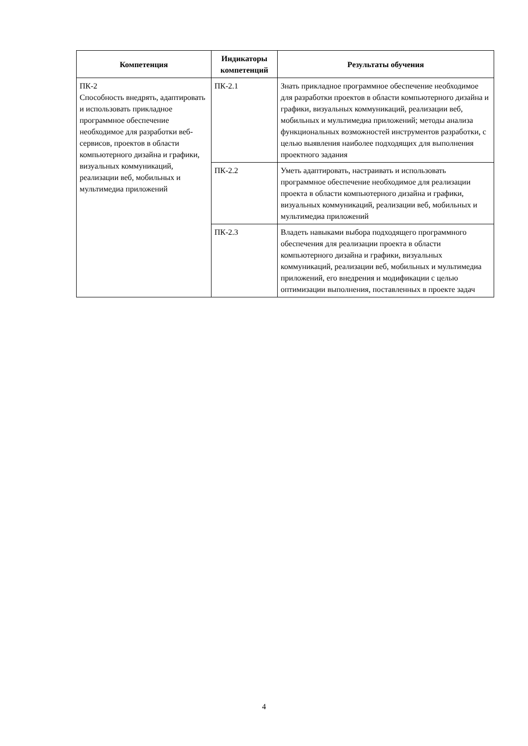| Компетенция | Индикаторы компетенций | Результаты обучения |
| --- | --- | --- |
| ПК-2 Способность внедрять, адаптировать и использовать прикладное программное обеспечение необходимое для разработки веб-сервисов, проектов в области компьютерного дизайна и графики, визуальных коммуникаций, реализации веб, мобильных и мультимедиа приложений | ПК-2.1 | Знать прикладное программное обеспечение необходимое для разработки проектов в области компьютерного дизайна и графики, визуальных коммуникаций, реализации веб, мобильных и мультимедиа приложений; методы анализа функциональных возможностей инструментов разработки, с целью выявления наиболее подходящих для выполнения проектного задания |
| | ПК-2.2 | Уметь адаптировать, настраивать и использовать программное обеспечение необходимое для реализации проекта в области компьютерного дизайна и графики, визуальных коммуникаций, реализации веб, мобильных и мультимедиа приложений |
| | ПК-2.3 | Владеть навыками выбора подходящего программного обеспечения для реализации проекта в области компьютерного дизайна и графики, визуальных коммуникаций, реализации веб, мобильных и мультимедиа приложений, его внедрения и модификации с целью оптимизации выполнения, поставленных в проекте задач |
4